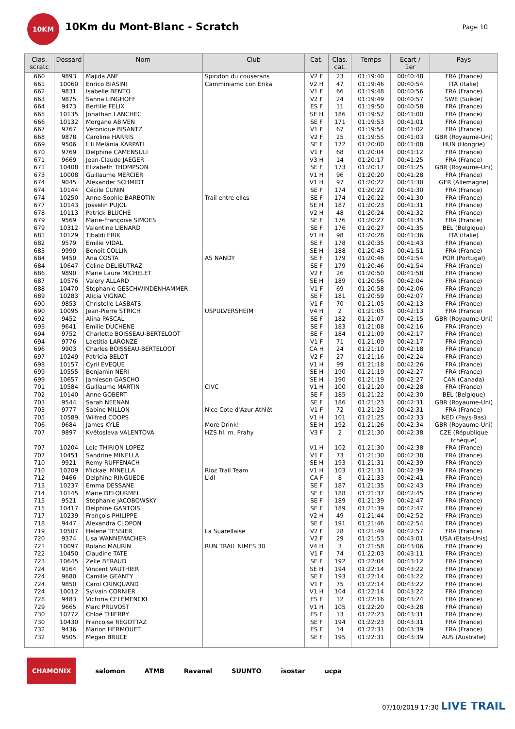10KM
10Km du Mont-Blanc - Scratch
Page 10
| Clas. scratc | Dossard | Nom | Club | Cat. | Clas. cat. | Temps | Ecart / 1er | Pays |
| --- | --- | --- | --- | --- | --- | --- | --- | --- |
| 660 | 9893 | Majida ANE | Spiridon du couserans | V2 F | 23 | 01:19:40 | 00:40:48 | FRA (France) |
| 661 | 10060 | Enrico BIASINI | Camminiamo con Erika | V2 H | 47 | 01:19:46 | 00:40:54 | ITA (Italie) |
| 662 | 9831 | Isabelle BENTO | | V1 F | 66 | 01:19:48 | 00:40:56 | FRA (France) |
| 663 | 9875 | Sanna LINGHOFF | | V2 F | 24 | 01:19:49 | 00:40:57 | SWE (Suède) |
| 664 | 9473 | Bertille FELIX | | ES F | 11 | 01:19:50 | 00:40:58 | FRA (France) |
| 665 | 10135 | Jonathan LANCHEC | | SE H | 186 | 01:19:52 | 00:41:00 | FRA (France) |
| 666 | 10132 | Morgane ABIVEN | | SE F | 171 | 01:19:53 | 00:41:01 | FRA (France) |
| 667 | 9767 | Véronique BISANTZ | | V1 F | 67 | 01:19:54 | 00:41:02 | FRA (France) |
| 668 | 9878 | Caroline HARRIS | | V2 F | 25 | 01:19:55 | 00:41:03 | GBR (Royaume-Uni) |
| 669 | 9506 | Lili Melánia KARPATI | | SE F | 172 | 01:20:00 | 00:41:08 | HUN (Hongrie) |
| 670 | 9769 | Delphine CAMENSULI | | V1 F | 68 | 01:20:04 | 00:41:12 | FRA (France) |
| 671 | 9669 | Jean-Claude JAEGER | | V3 H | 14 | 01:20:17 | 00:41:25 | FRA (France) |
| 671 | 10408 | Elizabeth THOMPSON | | SE F | 173 | 01:20:17 | 00:41:25 | GBR (Royaume-Uni) |
| 673 | 10008 | Guillaume MERCIER | | V1 H | 96 | 01:20:20 | 00:41:28 | FRA (France) |
| 674 | 9045 | Alexander SCHMIDT | | V1 H | 97 | 01:20:22 | 00:41:30 | GER (Allemagne) |
| 674 | 10144 | Cécile CUNIN | | SE F | 174 | 01:20:22 | 00:41:30 | FRA (France) |
| 674 | 10250 | Anne-Sophie BARBOTIN | Trail entre elles | SE F | 174 | 01:20:22 | 00:41:30 | FRA (France) |
| 677 | 10143 | Josselin PUJOL | | SE H | 187 | 01:20:23 | 00:41:31 | FRA (France) |
| 678 | 10113 | Patrick BLUCHE | | V2 H | 48 | 01:20:24 | 00:41:32 | FRA (France) |
| 679 | 9569 | Marie-Françoise SIMOES | | SE F | 176 | 01:20:27 | 00:41:35 | FRA (France) |
| 679 | 10312 | Valentine LIENARD | | SE F | 176 | 01:20:27 | 00:41:35 | BEL (Belgique) |
| 681 | 10129 | Tibaldi ERIK | | V1 H | 98 | 01:20:28 | 00:41:36 | ITA (Italie) |
| 682 | 9579 | Emilie VIDAL | | SE F | 178 | 01:20:35 | 00:41:43 | FRA (France) |
| 683 | 9999 | Benoît COLLIN | | SE H | 188 | 01:20:43 | 00:41:51 | FRA (France) |
| 684 | 9450 | Ana COSTA | AS NANDY | SE F | 179 | 01:20:46 | 00:41:54 | POR (Portugal) |
| 684 | 10647 | Celine DELIEUTRAZ | | SE F | 179 | 01:20:46 | 00:41:54 | FRA (France) |
| 686 | 9890 | Marie Laure MICHELET | | V2 F | 26 | 01:20:50 | 00:41:58 | FRA (France) |
| 687 | 10576 | Valery ALLARD | | SE H | 189 | 01:20:56 | 00:42:04 | FRA (France) |
| 688 | 10470 | Stephanie GESCHWINDENHAMMER | | V1 F | 69 | 01:20:58 | 00:42:06 | FRA (France) |
| 689 | 10283 | Alicia VIGNAC | | SE F | 181 | 01:20:59 | 00:42:07 | FRA (France) |
| 690 | 9853 | Christelle LASBATS | | V1 F | 70 | 01:21:05 | 00:42:13 | FRA (France) |
| 690 | 10095 | Jean-Pierre STRICH | USPULVERSHEIM | V4 H | 2 | 01:21:05 | 00:42:13 | FRA (France) |
| 692 | 9452 | Alina PASCAL | | SE F | 182 | 01:21:07 | 00:42:15 | GBR (Royaume-Uni) |
| 693 | 9641 | Emilie DUCHENE | | SE F | 183 | 01:21:08 | 00:42:16 | FRA (France) |
| 694 | 9752 | Charlotte BOISSEAU-BERTELOOT | | SE F | 184 | 01:21:09 | 00:42:17 | FRA (France) |
| 694 | 9776 | Laetitia LARONZE | | V1 F | 71 | 01:21:09 | 00:42:17 | FRA (France) |
| 696 | 9903 | Charles BOISSEAU-BERTELOOT | | CA H | 24 | 01:21:10 | 00:42:18 | FRA (France) |
| 697 | 10249 | Patricia BELOT | | V2 F | 27 | 01:21:16 | 00:42:24 | FRA (France) |
| 698 | 10157 | Cyril EVEQUE | | V1 H | 99 | 01:21:18 | 00:42:26 | FRA (France) |
| 699 | 10555 | Benjamin NERI | | SE H | 190 | 01:21:19 | 00:42:27 | FRA (France) |
| 699 | 10657 | Jamieson GASCHO | | SE H | 190 | 01:21:19 | 00:42:27 | CAN (Canada) |
| 701 | 10584 | Guillaume MARTIN | CIVC | V1 H | 100 | 01:21:20 | 00:42:28 | FRA (France) |
| 702 | 10140 | Anne GOBERT | | SE F | 185 | 01:21:22 | 00:42:30 | BEL (Belgique) |
| 703 | 9544 | Sarah NEENAN | | SE F | 186 | 01:21:23 | 00:42:31 | GBR (Royaume-Uni) |
| 703 | 9777 | Sabine MILLON | Nice Cote d'Azur Athlét | V1 F | 72 | 01:21:23 | 00:42:31 | FRA (France) |
| 705 | 10589 | Wilfred COOPS | | V1 H | 101 | 01:21:25 | 00:42:33 | NED (Pays-Bas) |
| 706 | 9684 | James KYLE | More Drink! | SE H | 192 | 01:21:26 | 00:42:34 | GBR (Royaume-Uni) |
| 707 | 9897 | Květoslava VALENTOVA | HZS hl. m. Prahy | V3 F | 2 | 01:21:30 | 00:42:38 | CZE (République tchèque) |
| 707 | 10204 | Loic THIRION LOPEZ | | V1 H | 102 | 01:21:30 | 00:42:38 | FRA (France) |
| 707 | 10451 | Sandrine MINELLA | | V1 F | 73 | 01:21:30 | 00:42:38 | FRA (France) |
| 710 | 9921 | Remy RUFFENACH | | SE H | 193 | 01:21:31 | 00:42:39 | FRA (France) |
| 710 | 10209 | Mickaël MINELLA | Rioz Trail Team | V1 H | 103 | 01:21:31 | 00:42:39 | FRA (France) |
| 712 | 9466 | Delphine RINGUEDE | Lidl | CA F | 8 | 01:21:33 | 00:42:41 | FRA (France) |
| 713 | 10237 | Emma DESSANE | | SE F | 187 | 01:21:35 | 00:42:43 | FRA (France) |
| 714 | 10145 | Marie DELOURMEL | | SE F | 188 | 01:21:37 | 00:42:45 | FRA (France) |
| 715 | 9521 | Stephanie JACOBOWSKY | | SE F | 189 | 01:21:39 | 00:42:47 | FRA (France) |
| 715 | 10417 | Delphine GANTOIS | | SE F | 189 | 01:21:39 | 00:42:47 | FRA (France) |
| 717 | 10239 | François PHILIPPE | | V2 H | 49 | 01:21:44 | 00:42:52 | FRA (France) |
| 718 | 9447 | Alexandra CLOPON | | SE F | 191 | 01:21:46 | 00:42:54 | FRA (France) |
| 719 | 10507 | Helene TESSIER | La Suarellaise | V2 F | 28 | 01:21:49 | 00:42:57 | FRA (France) |
| 720 | 9374 | Lisa WANNEMACHER | | V2 F | 29 | 01:21:53 | 00:43:01 | USA (Etats-Unis) |
| 721 | 10097 | Roland MAURIN | RUN TRAIL NIMES 30 | V4 H | 3 | 01:21:58 | 00:43:06 | FRA (France) |
| 722 | 10450 | Claudine TATE | | V1 F | 74 | 01:22:03 | 00:43:11 | FRA (France) |
| 723 | 10645 | Zelie BERAUD | | SE F | 192 | 01:22:04 | 00:43:12 | FRA (France) |
| 724 | 9164 | Vincent VAUTHIER | | SE H | 194 | 01:22:14 | 00:43:22 | FRA (France) |
| 724 | 9680 | Camille GEANTY | | SE F | 193 | 01:22:14 | 00:43:22 | FRA (France) |
| 724 | 9850 | Carol CRINQUAND | | V1 F | 75 | 01:22:14 | 00:43:22 | FRA (France) |
| 724 | 10012 | Sylvain CORNIER | | V1 H | 104 | 01:22:14 | 00:43:22 | FRA (France) |
| 728 | 9483 | Victoria CELEMENCKI | | ES F | 12 | 01:22:16 | 00:43:24 | FRA (France) |
| 729 | 9665 | Marc PRUVOST | | V1 H | 105 | 01:22:20 | 00:43:28 | FRA (France) |
| 730 | 10272 | Chloé THIERRY | | ES F | 13 | 01:22:23 | 00:43:31 | FRA (France) |
| 730 | 10430 | Francoise REGOTTAZ | | SE F | 194 | 01:22:23 | 00:43:31 | FRA (France) |
| 732 | 9436 | Marion HERMOUET | | ES F | 14 | 01:22:31 | 00:43:39 | FRA (France) |
| 732 | 9505 | Megan BRUCE | | SE F | 195 | 01:22:31 | 00:43:39 | AUS (Australie) |
CHAMONIX salomon ATMB Ravanel SUUNTO isostar ucpa
07/10/2019 17:30 LIVE TRAIL